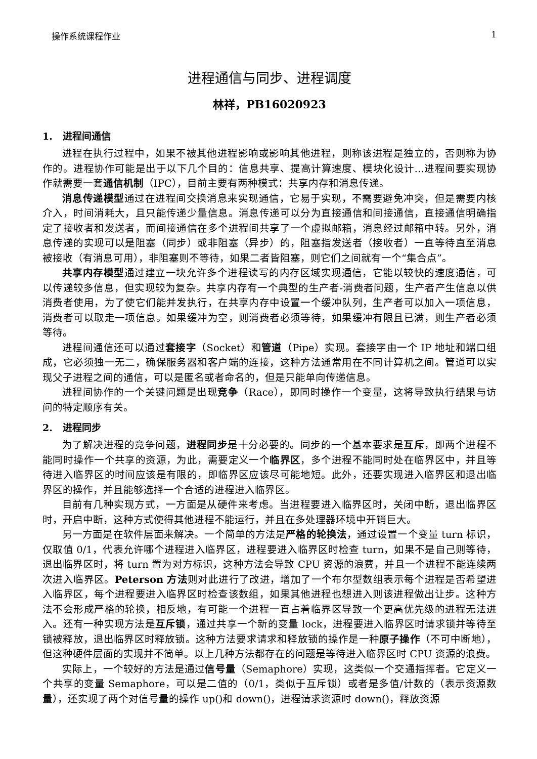操作系统课程作业 1
进程通信与同步、进程调度
林祥，PB16020923
1. 进程间通信
进程在执行过程中，如果不被其他进程影响或影响其他进程，则称该进程是独立的，否则称为协作的。进程协作可能是出于以下几个目的：信息共享、提高计算速度、模块化设计…进程间要实现协作就需要一套通信机制（IPC），目前主要有两种模式：共享内存和消息传递。
消息传递模型通过在进程间交换消息来实现通信，它易于实现，不需要避免冲突，但是需要内核介入，时间消耗大，且只能传递少量信息。消息传递可以分为直接通信和间接通信，直接通信明确指定了接收者和发送者，而间接通信在多个进程间共享了一个虚拟邮箱，消息经过邮箱中转。另外，消息传递的实现可以是阻塞（同步）或非阻塞（异步）的，阻塞指发送者（接收者）一直等待直至消息被接收（有消息可用），非阻塞则不等待，如果二者皆阻塞，则它们之间就有一个“集合点”。
共享内存模型通过建立一块允许多个进程读写的内存区域实现通信，它能以较快的速度通信，可以传递较多信息，但实现较为复杂。共享内存有一个典型的生产者-消费者问题，生产者产生信息以供消费者使用，为了使它们能并发执行，在共享内存中设置一个缓冲队列，生产者可以加入一项信息，消费者可以取走一项信息。如果缓冲为空，则消费者必须等待，如果缓冲有限且已满，则生产者必须等待。
进程间通信还可以通过套接字（Socket）和管道（Pipe）实现。套接字由一个 IP 地址和端口组成，它必须独一无二，确保服务器和客户端的连接，这种方法通常用在不同计算机之间。管道可以实现父子进程之间的通信，可以是匿名或者命名的，但是只能单向传递信息。
进程间协作的一个关键问题是出现竞争（Race），即同时操作一个变量，这将导致执行结果与访问的特定顺序有关。
2. 进程同步
为了解决进程的竞争问题，进程同步是十分必要的。同步的一个基本要求是互斥，即两个进程不能同时操作一个共享的资源，为此，需要定义一个临界区，多个进程不能同时处在临界区中，并且等待进入临界区的时间应该是有限的，即临界区应该尽可能地短。此外，还要实现进入临界区和退出临界区的操作，并且能够选择一个合适的进程进入临界区。
目前有几种实现方式，一方面是从硬件来考虑。当进程要进入临界区时，关闭中断，退出临界区时，开启中断，这种方式使得其他进程不能运行，并且在多处理器环境中开销巨大。
另一方面是在软件层面来解决。一个简单的方法是严格的轮换法，通过设置一个变量 turn 标识，仅取值 0/1，代表允许哪个进程进入临界区，进程要进入临界区时检查 turn，如果不是自己则等待，退出临界区时，将 turn 置为对方标识，这种方法会导致 CPU 资源的浪费，并且一个进程不能连续两次进入临界区。Peterson 方法则对此进行了改进，增加了一个布尔型数组表示每个进程是否希望进入临界区，每个进程要进入临界区时检查该数组，如果其他进程也想进入则该进程做出让步。这种方法不会形成严格的轮换，相反地，有可能一个进程一直占着临界区导致一个更高优先级的进程无法进入。还有一种实现方法是互斥锁，通过共享一个新的变量 lock，进程要进入临界区时请求锁并等待至锁被释放，退出临界区时释放锁。这种方法要求请求和释放锁的操作是一种原子操作（不可中断地），但这种硬件层面的实现并不简单。以上几种方法都存在的问题是等待进入临界区时 CPU 资源的浪费。
实际上，一个较好的方法是通过信号量（Semaphore）实现，这类似一个交通指挥者。它定义一个共享的变量 Semaphore，可以是二值的（0/1，类似于互斥锁）或者是多值/计数的（表示资源数量），还实现了两个对信号量的操作 up()和 down()，进程请求资源时 down()，释放资源